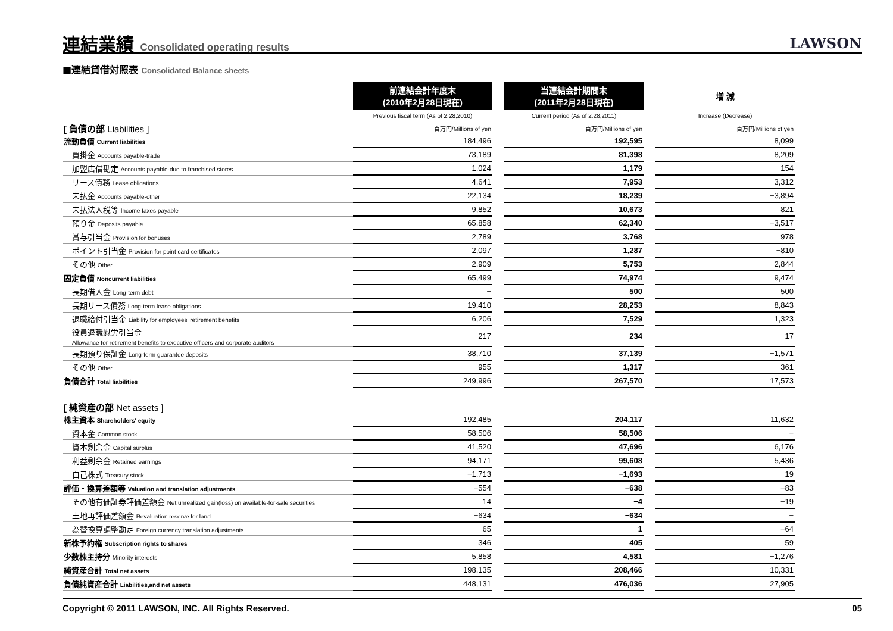連結業績 Consolidated operating results
LAWSON
■連結貸借対照表 Consolidated Balance sheets
| | 前連結会計年度末 (2010年2月28日現在) | | 当連結会計期間末 (2011年2月28日現在) | | 増 減 |
| | Previous fiscal term (As of 2.28,2010) | | Current period (As of 2.28,2011) | | Increase (Decrease) |
| [ 負債の部 Liabilities ] | 百万円/Millions of yen | | 百万円/Millions of yen | | 百万円/Millions of yen |
| 流動負債 Current liabilities | 184,496 | | 192,595 | | 8,099 |
| 買掛金 Accounts payable-trade | 73,189 | | 81,398 | | 8,209 |
| 加盟店借勘定 Accounts payable-due to franchised stores | 1,024 | | 1,179 | | 154 |
| リース債務 Lease obligations | 4,641 | | 7,953 | | 3,312 |
| 未払金 Accounts payable-other | 22,134 | | 18,239 | | −3,894 |
| 未払法人税等 Income taxes payable | 9,852 | | 10,673 | | 821 |
| 預り金 Deposits payable | 65,858 | | 62,340 | | −3,517 |
| 賞与引当金 Provision for bonuses | 2,789 | | 3,768 | | 978 |
| ポイント引当金 Provision for point card certificates | 2,097 | | 1,287 | | −810 |
| その他 Other | 2,909 | | 5,753 | | 2,844 |
| 固定負債 Noncurrent liabilities | 65,499 | | 74,974 | | 9,474 |
| 長期借入金 Long-term debt | − | | 500 | | 500 |
| 長期リース債務 Long-term lease obligations | 19,410 | | 28,253 | | 8,843 |
| 退職給付引当金 Liability for employees' retirement benefits | 6,206 | | 7,529 | | 1,323 |
| 役員退職慰労引当金 Allowance for retirement benefits to executive officers and corporate auditors | 217 | | 234 | | 17 |
| 長期預り保証金 Long-term guarantee deposits | 38,710 | | 37,139 | | −1,571 |
| その他 Other | 955 | | 1,317 | | 361 |
| 負債合計 Total liabilities | 249,996 | | 267,570 | | 17,573 |
| [ 純資産の部 Net assets ] | | | | | |
| 株主資本 Shareholders' equity | 192,485 | | 204,117 | | 11,632 |
| 資本金 Common stock | 58,506 | | 58,506 | | − |
| 資本剰余金 Capital surplus | 41,520 | | 47,696 | | 6,176 |
| 利益剰余金 Retained earnings | 94,171 | | 99,608 | | 5,436 |
| 自己株式 Treasury stock | −1,713 | | −1,693 | | 19 |
| 評価・換算差額等 Valuation and translation adjustments | −554 | | −638 | | −83 |
| その他有価証券評価差額金 Net unrealized gain(loss) on available-for-sale securities | 14 | | −4 | | −19 |
| 土地再評価差額金 Revaluation reserve for land | −634 | | −634 | | − |
| 為替換算調整勘定 Foreign currency translation adjustments | 65 | | 1 | | −64 |
| 新株予約権 Subscription rights to shares | 346 | | 405 | | 59 |
| 少数株主持分 Minority interests | 5,858 | | 4,581 | | −1,276 |
| 純資産合計 Total net assets | 198,135 | | 208,466 | | 10,331 |
| 負債純資産合計 Liabilities,and net assets | 448,131 | | 476,036 | | 27,905 |
Copyright © 2011 LAWSON, INC. All Rights Reserved. 05